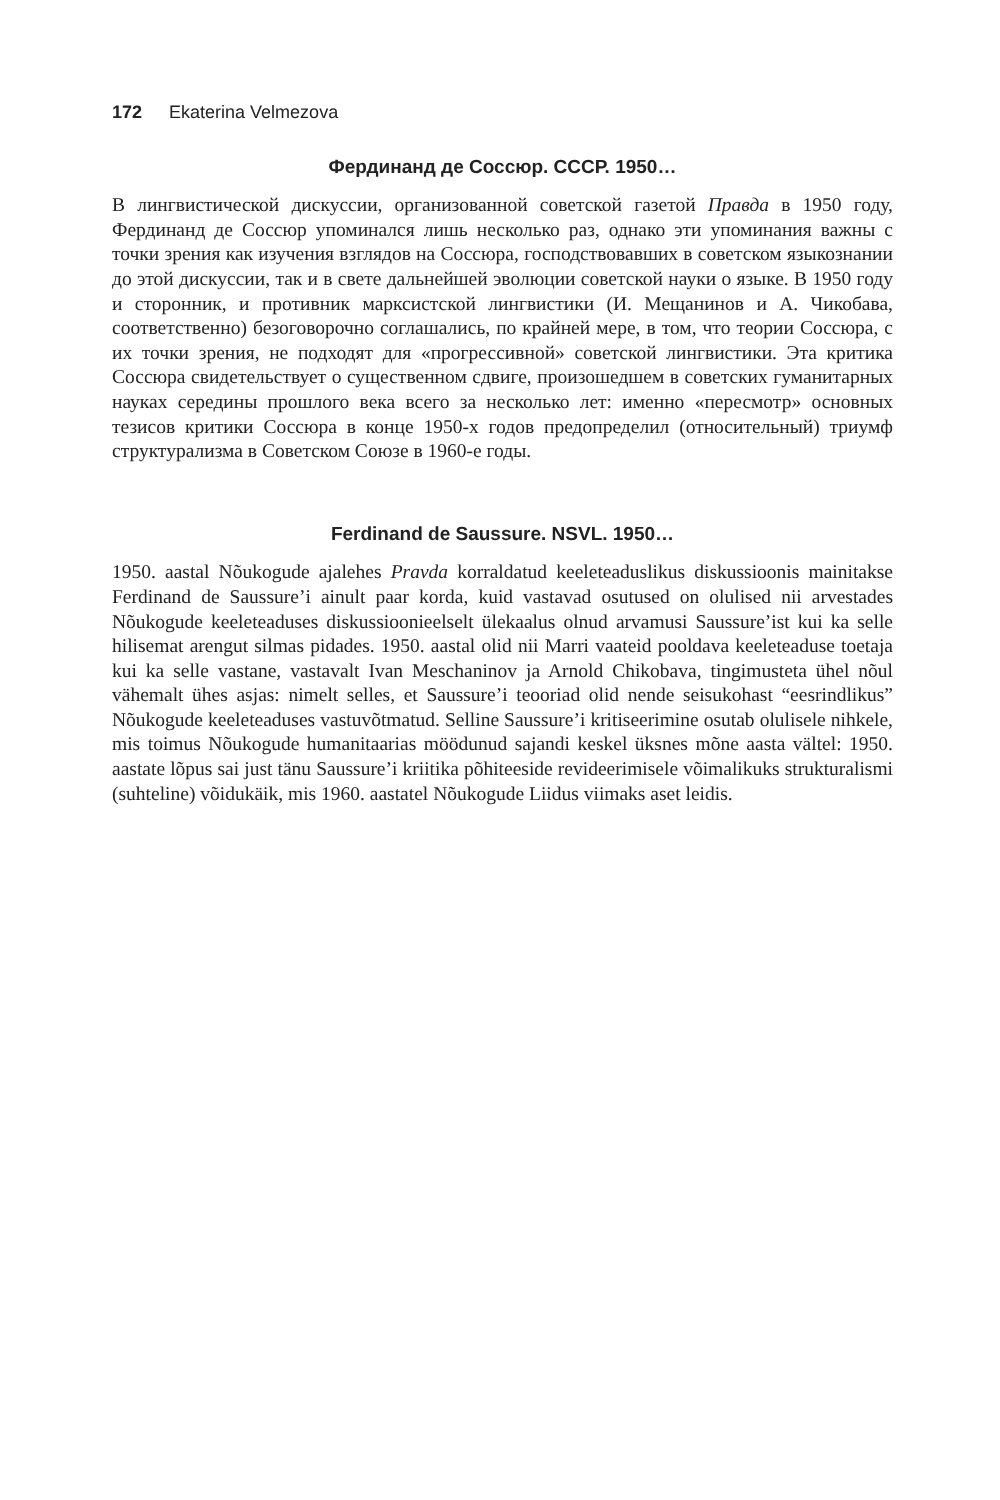172 Ekaterina Velmezova
Фердинанд де Соссюр. СССР. 1950…
В лингвистической дискуссии, организованной советской газетой Правда в 1950 году, Фердинанд де Соссюр упоминался лишь несколько раз, однако эти упоминания важны с точки зрения как изучения взглядов на Соссюра, господствовавших в советском языкознании до этой дискуссии, так и в свете дальнейшей эволюции советской науки о языке. В 1950 году и сторонник, и противник марксистской лингвистики (И. Мещанинов и А. Чикобава, соответственно) безоговорочно соглашались, по крайней мере, в том, что теории Соссюра, с их точки зрения, не подходят для «прогрессивной» советской лингвистики. Эта критика Соссюра свидетельствует о существенном сдвиге, произошедшем в советских гуманитарных науках середины прошлого века всего за несколько лет: именно «пересмотр» основных тезисов критики Соссюра в конце 1950-х годов предопределил (относительный) триумф структурализма в Советском Союзе в 1960-е годы.
Ferdinand de Saussure. NSVL. 1950…
1950. aastal Nõukogude ajalehes Pravda korraldatud keeleteaduslikus diskussioonis mainitakse Ferdinand de Saussure’i ainult paar korda, kuid vastavad osutused on olulised nii arvestades Nõukogude keeleteaduses diskussioonieelselt ülekaalus olnud arvamusi Saussure’ist kui ka selle hilisemat arengut silmas pidades. 1950. aastal olid nii Marri vaateid pooldava keeleteaduse toetaja kui ka selle vastane, vastavalt Ivan Meschaninov ja Arnold Chikobava, tingimusteta ühel nõul vähemalt ühes asjas: nimelt selles, et Saussure’i teooriad olid nende seisukohast “eesrindlikus” Nõukogude keeleteaduses vastuvõtmatud. Selline Saussure’i kritiseerimine osutab olulisele nihkele, mis toimus Nõukogude humanitaarias möödunud sajandi keskel üksnes mõne aasta vältel: 1950. aastate lõpus sai just tänu Saussure’i kriitika põhiteeside revideerimisele võimalikuks strukturalismi (suhteline) võidukäik, mis 1960. aastatel Nõukogude Liidus viimaks aset leidis.